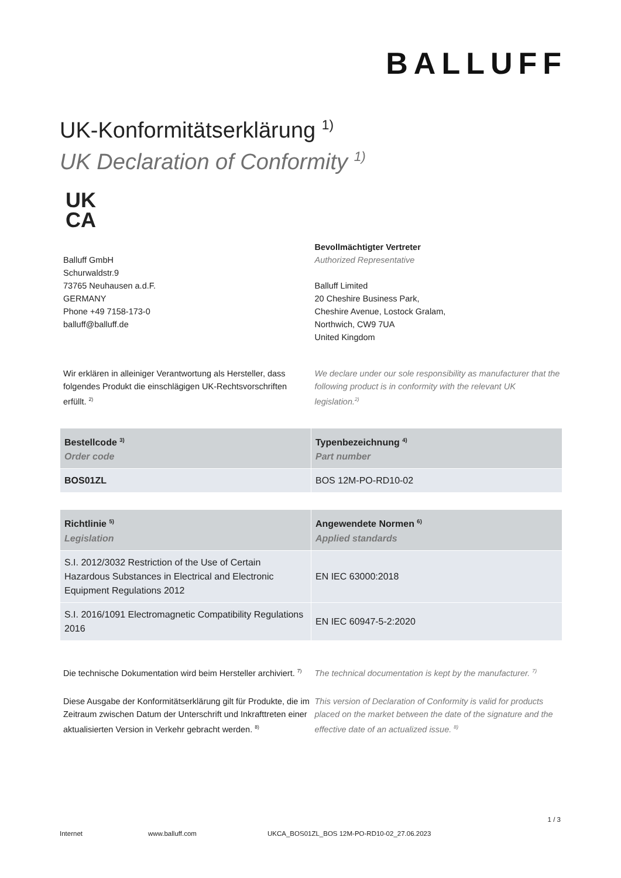BALLUFF
UK-Konformitätserklärung <sup>1)</sup>
UK Declaration of Conformity <sup>1)</sup>
UK CA
Balluff GmbH
Schurwaldstr.9
73765 Neuhausen a.d.F.
GERMANY
Phone +49 7158-173-0
balluff@balluff.de
Bevollmächtigter Vertreter
Authorized Representative
Balluff Limited
20 Cheshire Business Park,
Cheshire Avenue, Lostock Gralam,
Northwich, CW9 7UA
United Kingdom
Wir erklären in alleiniger Verantwortung als Hersteller, dass folgendes Produkt die einschlägigen UK-Rechtsvorschriften erfüllt. <sup>2)</sup>
We declare under our sole responsibility as manufacturer that the following product is in conformity with the relevant UK legislation.<sup>2)</sup>
| Bestellcode <sup>3)</sup> Order code | Typenbezeichnung <sup>4)</sup> Part number |
| --- | --- |
| BOS01ZL | BOS 12M-PO-RD10-02 |
| Richtlinie <sup>5)</sup> Legislation | Angewendete Normen <sup>6)</sup> Applied standards |
| --- | --- |
| S.I. 2012/3032 Restriction of the Use of Certain Hazardous Substances in Electrical and Electronic Equipment Regulations 2012 | EN IEC 63000:2018 |
| S.I. 2016/1091 Electromagnetic Compatibility Regulations 2016 | EN IEC 60947-5-2:2020 |
Die technische Dokumentation wird beim Hersteller archiviert. <sup>7)</sup>
The technical documentation is kept by the manufacturer. <sup>7)</sup>
Diese Ausgabe der Konformitätserklärung gilt für Produkte, die im Zeitraum zwischen Datum der Unterschrift und Inkrafttreten einer aktualisierten Version in Verkehr gebracht werden. <sup>8)</sup>
This version of Declaration of Conformity is valid for products placed on the market between the date of the signature and the effective date of an actualized issue. <sup>8)</sup>
1 / 3
Internet www.balluff.com UKCA_BOS01ZL_BOS 12M-PO-RD10-02_27.06.2023